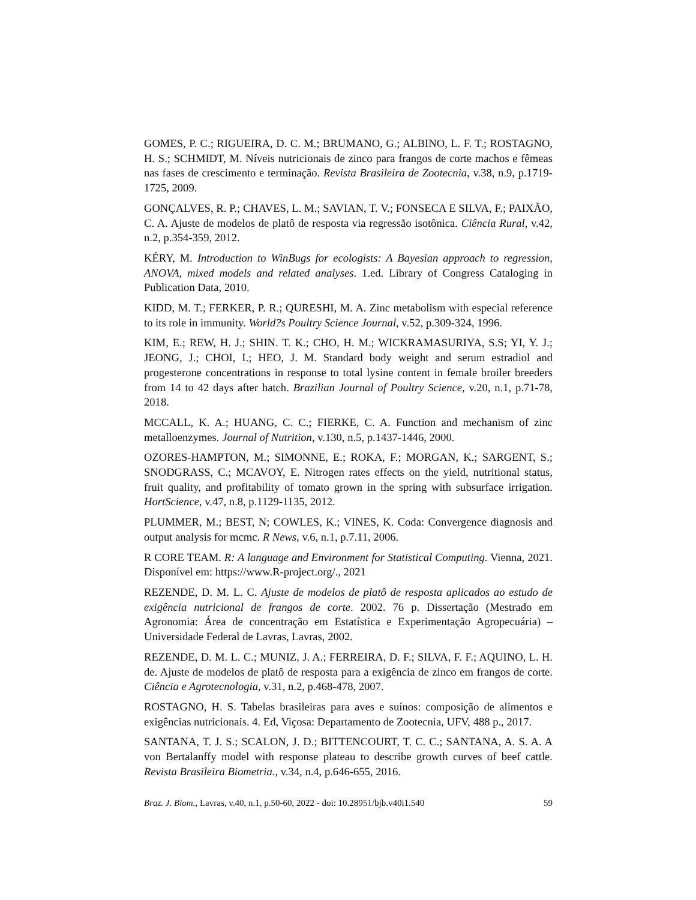GOMES, P. C.; RIGUEIRA, D. C. M.; BRUMANO, G.; ALBINO, L. F. T.; ROSTAGNO, H. S.; SCHMIDT, M. Níveis nutricionais de zinco para frangos de corte machos e fêmeas nas fases de crescimento e terminação. Revista Brasileira de Zootecnia, v.38, n.9, p.1719-1725, 2009.
GONÇALVES, R. P.; CHAVES, L. M.; SAVIAN, T. V.; FONSECA E SILVA, F.; PAIXÃO, C. A. Ajuste de modelos de platô de resposta via regressão isotônica. Ciência Rural, v.42, n.2, p.354-359, 2012.
KÉRY, M. Introduction to WinBugs for ecologists: A Bayesian approach to regression, ANOVA, mixed models and related analyses. 1.ed. Library of Congress Cataloging in Publication Data, 2010.
KIDD, M. T.; FERKER, P. R.; QURESHI, M. A. Zinc metabolism with especial reference to its role in immunity. World?s Poultry Science Journal, v.52, p.309-324, 1996.
KIM, E.; REW, H. J.; SHIN. T. K.; CHO, H. M.; WICKRAMASURIYA, S.S; YI, Y. J.; JEONG, J.; CHOI, I.; HEO, J. M. Standard body weight and serum estradiol and progesterone concentrations in response to total lysine content in female broiler breeders from 14 to 42 days after hatch. Brazilian Journal of Poultry Science, v.20, n.1, p.71-78, 2018.
MCCALL, K. A.; HUANG, C. C.; FIERKE, C. A. Function and mechanism of zinc metalloenzymes. Journal of Nutrition, v.130, n.5, p.1437-1446, 2000.
OZORES-HAMPTON, M.; SIMONNE, E.; ROKA, F.; MORGAN, K.; SARGENT, S.; SNODGRASS, C.; MCAVOY, E. Nitrogen rates effects on the yield, nutritional status, fruit quality, and profitability of tomato grown in the spring with subsurface irrigation. HortScience, v.47, n.8, p.1129-1135, 2012.
PLUMMER, M.; BEST, N; COWLES, K.; VINES, K. Coda: Convergence diagnosis and output analysis for mcmc. R News, v.6, n.1, p.7.11, 2006.
R CORE TEAM. R: A language and Environment for Statistical Computing. Vienna, 2021. Disponível em: https://www.R-project.org/., 2021
REZENDE, D. M. L. C. Ajuste de modelos de platô de resposta aplicados ao estudo de exigência nutricional de frangos de corte. 2002. 76 p. Dissertação (Mestrado em Agronomia: Área de concentração em Estatística e Experimentação Agropecuária) – Universidade Federal de Lavras, Lavras, 2002.
REZENDE, D. M. L. C.; MUNIZ, J. A.; FERREIRA, D. F.; SILVA, F. F.; AQUINO, L. H. de. Ajuste de modelos de platô de resposta para a exigência de zinco em frangos de corte. Ciência e Agrotecnologia, v.31, n.2, p.468-478, 2007.
ROSTAGNO, H. S. Tabelas brasileiras para aves e suínos: composição de alimentos e exigências nutricionais. 4. Ed, Viçosa: Departamento de Zootecnia, UFV, 488 p., 2017.
SANTANA, T. J. S.; SCALON, J. D.; BITTENCOURT, T. C. C.; SANTANA, A. S. A. A von Bertalanffy model with response plateau to describe growth curves of beef cattle. Revista Brasileira Biometria., v.34, n.4, p.646-655, 2016.
Braz. J. Biom., Lavras, v.40, n.1, p.50-60, 2022 - doi: 10.28951/bjb.v40i1.540 59